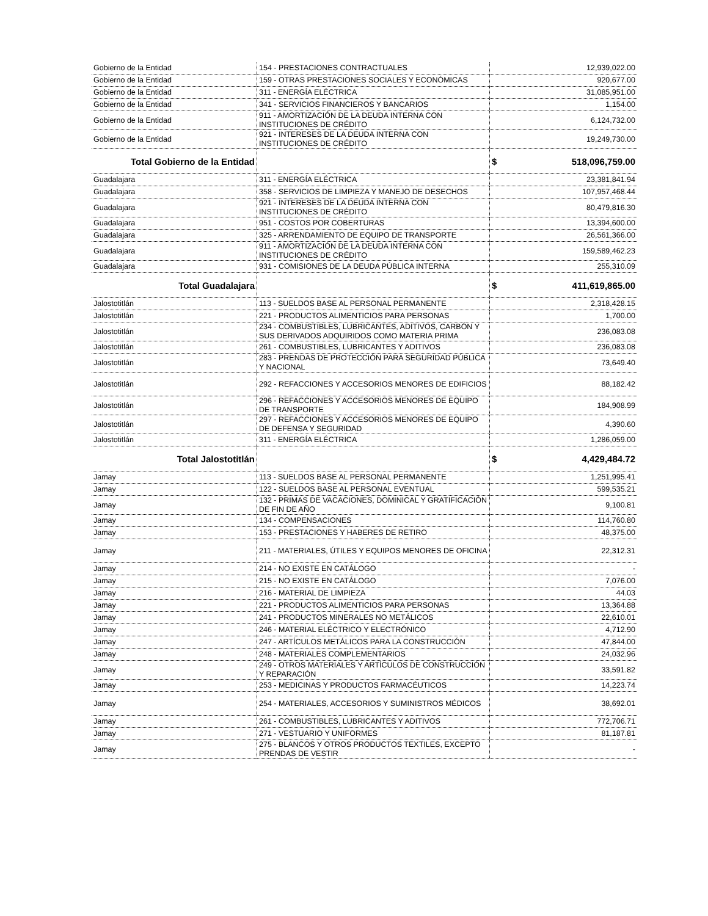| Gobierno de la Entidad | 154 - PRESTACIONES CONTRACTUALES | 12,939,022.00 |
| Gobierno de la Entidad | 159 - OTRAS PRESTACIONES SOCIALES Y ECONÓMICAS | 920,677.00 |
| Gobierno de la Entidad | 311 - ENERGÍA ELÉCTRICA | 31,085,951.00 |
| Gobierno de la Entidad | 341 - SERVICIOS FINANCIEROS Y BANCARIOS | 1,154.00 |
| Gobierno de la Entidad | 911 - AMORTIZACIÓN DE LA DEUDA INTERNA CON INSTITUCIONES DE CRÉDITO | 6,124,732.00 |
| Gobierno de la Entidad | 921 - INTERESES DE LA DEUDA INTERNA CON INSTITUCIONES DE CRÉDITO | 19,249,730.00 |
| Total Gobierno de la Entidad | | $ 518,096,759.00 |
| Guadalajara | 311 - ENERGÍA ELÉCTRICA | 23,381,841.94 |
| Guadalajara | 358 - SERVICIOS DE LIMPIEZA Y MANEJO DE DESECHOS | 107,957,468.44 |
| Guadalajara | 921 - INTERESES DE LA DEUDA INTERNA CON INSTITUCIONES DE CRÉDITO | 80,479,816.30 |
| Guadalajara | 951 - COSTOS POR COBERTURAS | 13,394,600.00 |
| Guadalajara | 325 - ARRENDAMIENTO DE EQUIPO DE TRANSPORTE | 26,561,366.00 |
| Guadalajara | 911 - AMORTIZACIÓN DE LA DEUDA INTERNA CON INSTITUCIONES DE CRÉDITO | 159,589,462.23 |
| Guadalajara | 931 - COMISIONES DE LA DEUDA PÚBLICA INTERNA | 255,310.09 |
| Total Guadalajara | | $ 411,619,865.00 |
| Jalostotitlán | 113 - SUELDOS BASE AL PERSONAL PERMANENTE | 2,318,428.15 |
| Jalostotitlán | 221 - PRODUCTOS ALIMENTICIOS PARA PERSONAS | 1,700.00 |
| Jalostotitlán | 234 - COMBUSTIBLES, LUBRICANTES, ADITIVOS, CARBÓN Y SUS DERIVADOS ADQUIRIDOS COMO MATERIA PRIMA | 236,083.08 |
| Jalostotitlán | 261 - COMBUSTIBLES, LUBRICANTES Y ADITIVOS | 236,083.08 |
| Jalostotitlán | 283 - PRENDAS DE PROTECCIÓN PARA SEGURIDAD PÚBLICA Y NACIONAL | 73,649.40 |
| Jalostotitlán | 292 - REFACCIONES Y ACCESORIOS MENORES DE EDIFICIOS | 88,182.42 |
| Jalostotitlán | 296 - REFACCIONES Y ACCESORIOS MENORES DE EQUIPO DE TRANSPORTE | 184,908.99 |
| Jalostotitlán | 297 - REFACCIONES Y ACCESORIOS MENORES DE EQUIPO DE DEFENSA Y SEGURIDAD | 4,390.60 |
| Jalostotitlán | 311 - ENERGÍA ELÉCTRICA | 1,286,059.00 |
| Total Jalostotitlán | | $ 4,429,484.72 |
| Jamay | 113 - SUELDOS BASE AL PERSONAL PERMANENTE | 1,251,995.41 |
| Jamay | 122 - SUELDOS BASE AL PERSONAL EVENTUAL | 599,535.21 |
| Jamay | 132 - PRIMAS DE VACACIONES, DOMINICAL Y GRATIFICACIÓN DE FIN DE AÑO | 9,100.81 |
| Jamay | 134 - COMPENSACIONES | 114,760.80 |
| Jamay | 153 - PRESTACIONES Y HABERES DE RETIRO | 48,375.00 |
| Jamay | 211 - MATERIALES, ÚTILES Y EQUIPOS MENORES DE OFICINA | 22,312.31 |
| Jamay | 214 - NO EXISTE EN CATÁLOGO | - |
| Jamay | 215 - NO EXISTE EN CATÁLOGO | 7,076.00 |
| Jamay | 216 - MATERIAL DE LIMPIEZA | 44.03 |
| Jamay | 221 - PRODUCTOS ALIMENTICIOS PARA PERSONAS | 13,364.88 |
| Jamay | 241 - PRODUCTOS MINERALES NO METÁLICOS | 22,610.01 |
| Jamay | 246 - MATERIAL ELÉCTRICO Y ELECTRÓNICO | 4,712.90 |
| Jamay | 247 - ARTÍCULOS METÁLICOS PARA LA CONSTRUCCIÓN | 47,844.00 |
| Jamay | 248 - MATERIALES COMPLEMENTARIOS | 24,032.96 |
| Jamay | 249 - OTROS MATERIALES Y ARTÍCULOS DE CONSTRUCCIÓN Y REPARACIÓN | 33,591.82 |
| Jamay | 253 - MEDICINAS Y PRODUCTOS FARMACÉUTICOS | 14,223.74 |
| Jamay | 254 - MATERIALES, ACCESORIOS Y SUMINISTROS MÉDICOS | 38,692.01 |
| Jamay | 261 - COMBUSTIBLES, LUBRICANTES Y ADITIVOS | 772,706.71 |
| Jamay | 271 - VESTUARIO Y UNIFORMES | 81,187.81 |
| Jamay | 275 - BLANCOS Y OTROS PRODUCTOS TEXTILES, EXCEPTO PRENDAS DE VESTIR | - |